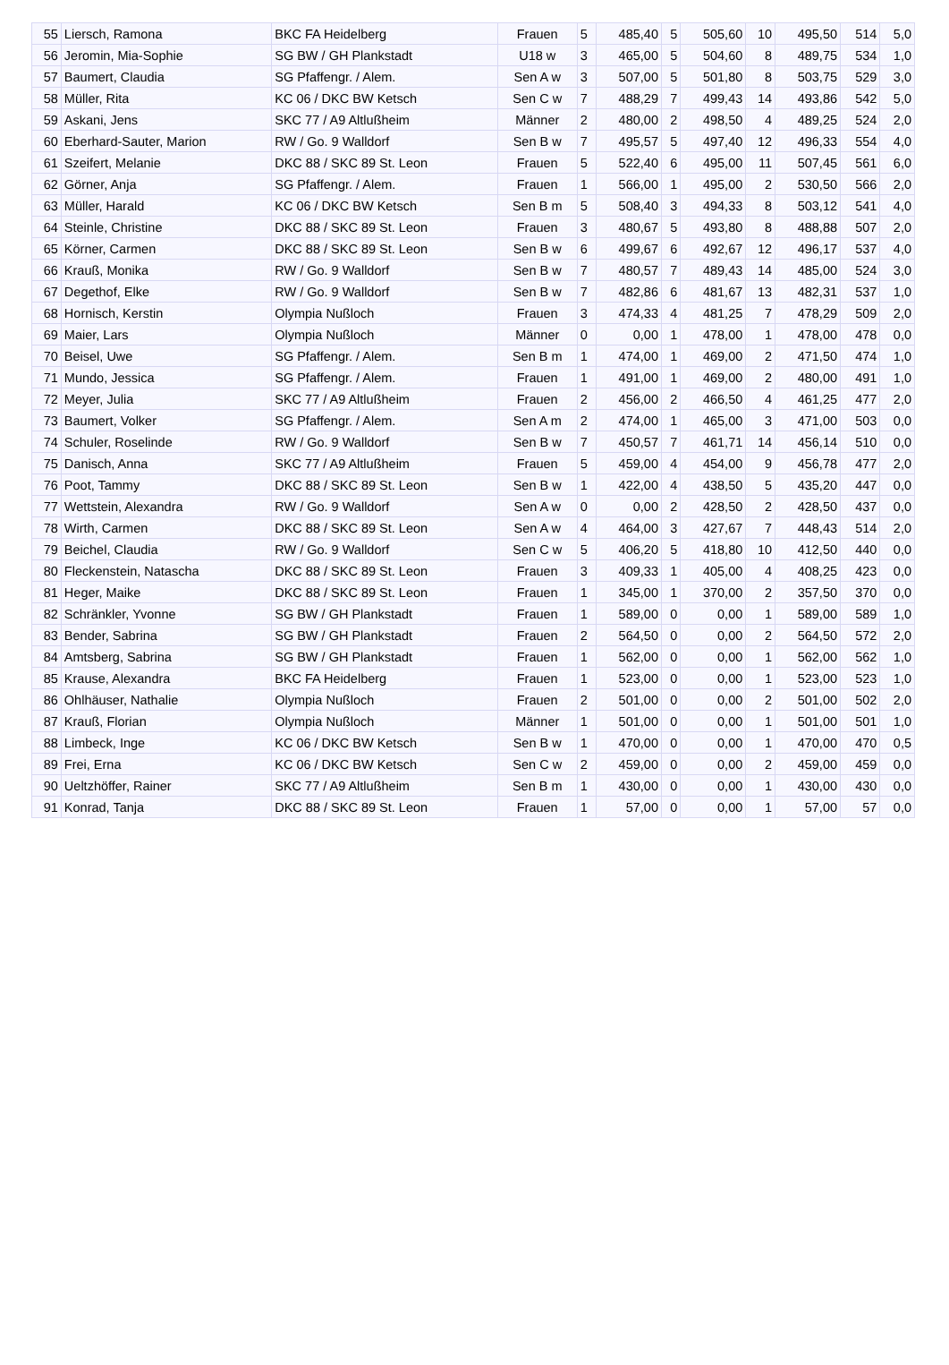| 55 | Liersch, Ramona | BKC FA Heidelberg | Frauen | 5 | 485,40 | 5 | 505,60 | 10 | 495,50 | 514 | 5,0 |
| 56 | Jeromin, Mia-Sophie | SG BW / GH Plankstadt | U18 w | 3 | 465,00 | 5 | 504,60 | 8 | 489,75 | 534 | 1,0 |
| 57 | Baumert, Claudia | SG Pfaffengr. / Alem. | Sen A w | 3 | 507,00 | 5 | 501,80 | 8 | 503,75 | 529 | 3,0 |
| 58 | Müller, Rita | KC 06 / DKC BW Ketsch | Sen C w | 7 | 488,29 | 7 | 499,43 | 14 | 493,86 | 542 | 5,0 |
| 59 | Askani, Jens | SKC 77 / A9 Altlußheim | Männer | 2 | 480,00 | 2 | 498,50 | 4 | 489,25 | 524 | 2,0 |
| 60 | Eberhard-Sauter, Marion | RW / Go. 9 Walldorf | Sen B w | 7 | 495,57 | 5 | 497,40 | 12 | 496,33 | 554 | 4,0 |
| 61 | Szeifert, Melanie | DKC 88 / SKC 89 St. Leon | Frauen | 5 | 522,40 | 6 | 495,00 | 11 | 507,45 | 561 | 6,0 |
| 62 | Görner, Anja | SG Pfaffengr. / Alem. | Frauen | 1 | 566,00 | 1 | 495,00 | 2 | 530,50 | 566 | 2,0 |
| 63 | Müller, Harald | KC 06 / DKC BW Ketsch | Sen B m | 5 | 508,40 | 3 | 494,33 | 8 | 503,12 | 541 | 4,0 |
| 64 | Steinle, Christine | DKC 88 / SKC 89 St. Leon | Frauen | 3 | 480,67 | 5 | 493,80 | 8 | 488,88 | 507 | 2,0 |
| 65 | Körner, Carmen | DKC 88 / SKC 89 St. Leon | Sen B w | 6 | 499,67 | 6 | 492,67 | 12 | 496,17 | 537 | 4,0 |
| 66 | Krauß, Monika | RW / Go. 9 Walldorf | Sen B w | 7 | 480,57 | 7 | 489,43 | 14 | 485,00 | 524 | 3,0 |
| 67 | Degethof, Elke | RW / Go. 9 Walldorf | Sen B w | 7 | 482,86 | 6 | 481,67 | 13 | 482,31 | 537 | 1,0 |
| 68 | Hornisch, Kerstin | Olympia Nußloch | Frauen | 3 | 474,33 | 4 | 481,25 | 7 | 478,29 | 509 | 2,0 |
| 69 | Maier, Lars | Olympia Nußloch | Männer | 0 | 0,00 | 1 | 478,00 | 1 | 478,00 | 478 | 0,0 |
| 70 | Beisel, Uwe | SG Pfaffengr. / Alem. | Sen B m | 1 | 474,00 | 1 | 469,00 | 2 | 471,50 | 474 | 1,0 |
| 71 | Mundo, Jessica | SG Pfaffengr. / Alem. | Frauen | 1 | 491,00 | 1 | 469,00 | 2 | 480,00 | 491 | 1,0 |
| 72 | Meyer, Julia | SKC 77 / A9 Altlußheim | Frauen | 2 | 456,00 | 2 | 466,50 | 4 | 461,25 | 477 | 2,0 |
| 73 | Baumert, Volker | SG Pfaffengr. / Alem. | Sen A m | 2 | 474,00 | 1 | 465,00 | 3 | 471,00 | 503 | 0,0 |
| 74 | Schuler, Roselinde | RW / Go. 9 Walldorf | Sen B w | 7 | 450,57 | 7 | 461,71 | 14 | 456,14 | 510 | 0,0 |
| 75 | Danisch, Anna | SKC 77 / A9 Altlußheim | Frauen | 5 | 459,00 | 4 | 454,00 | 9 | 456,78 | 477 | 2,0 |
| 76 | Poot, Tammy | DKC 88 / SKC 89 St. Leon | Sen B w | 1 | 422,00 | 4 | 438,50 | 5 | 435,20 | 447 | 0,0 |
| 77 | Wettstein, Alexandra | RW / Go. 9 Walldorf | Sen A w | 0 | 0,00 | 2 | 428,50 | 2 | 428,50 | 437 | 0,0 |
| 78 | Wirth, Carmen | DKC 88 / SKC 89 St. Leon | Sen A w | 4 | 464,00 | 3 | 427,67 | 7 | 448,43 | 514 | 2,0 |
| 79 | Beichel, Claudia | RW / Go. 9 Walldorf | Sen C w | 5 | 406,20 | 5 | 418,80 | 10 | 412,50 | 440 | 0,0 |
| 80 | Fleckenstein, Natascha | DKC 88 / SKC 89 St. Leon | Frauen | 3 | 409,33 | 1 | 405,00 | 4 | 408,25 | 423 | 0,0 |
| 81 | Heger, Maike | DKC 88 / SKC 89 St. Leon | Frauen | 1 | 345,00 | 1 | 370,00 | 2 | 357,50 | 370 | 0,0 |
| 82 | Schränkler, Yvonne | SG BW / GH Plankstadt | Frauen | 1 | 589,00 | 0 | 0,00 | 1 | 589,00 | 589 | 1,0 |
| 83 | Bender, Sabrina | SG BW / GH Plankstadt | Frauen | 2 | 564,50 | 0 | 0,00 | 2 | 564,50 | 572 | 2,0 |
| 84 | Amtsberg, Sabrina | SG BW / GH Plankstadt | Frauen | 1 | 562,00 | 0 | 0,00 | 1 | 562,00 | 562 | 1,0 |
| 85 | Krause, Alexandra | BKC FA Heidelberg | Frauen | 1 | 523,00 | 0 | 0,00 | 1 | 523,00 | 523 | 1,0 |
| 86 | Ohlhäuser, Nathalie | Olympia Nußloch | Frauen | 2 | 501,00 | 0 | 0,00 | 2 | 501,00 | 502 | 2,0 |
| 87 | Krauß, Florian | Olympia Nußloch | Männer | 1 | 501,00 | 0 | 0,00 | 1 | 501,00 | 501 | 1,0 |
| 88 | Limbeck, Inge | KC 06 / DKC BW Ketsch | Sen B w | 1 | 470,00 | 0 | 0,00 | 1 | 470,00 | 470 | 0,5 |
| 89 | Frei, Erna | KC 06 / DKC BW Ketsch | Sen C w | 2 | 459,00 | 0 | 0,00 | 2 | 459,00 | 459 | 0,0 |
| 90 | Ueltzhöffer, Rainer | SKC 77 / A9 Altlußheim | Sen B m | 1 | 430,00 | 0 | 0,00 | 1 | 430,00 | 430 | 0,0 |
| 91 | Konrad, Tanja | DKC 88 / SKC 89 St. Leon | Frauen | 1 | 57,00 | 0 | 0,00 | 1 | 57,00 | 57 | 0,0 |